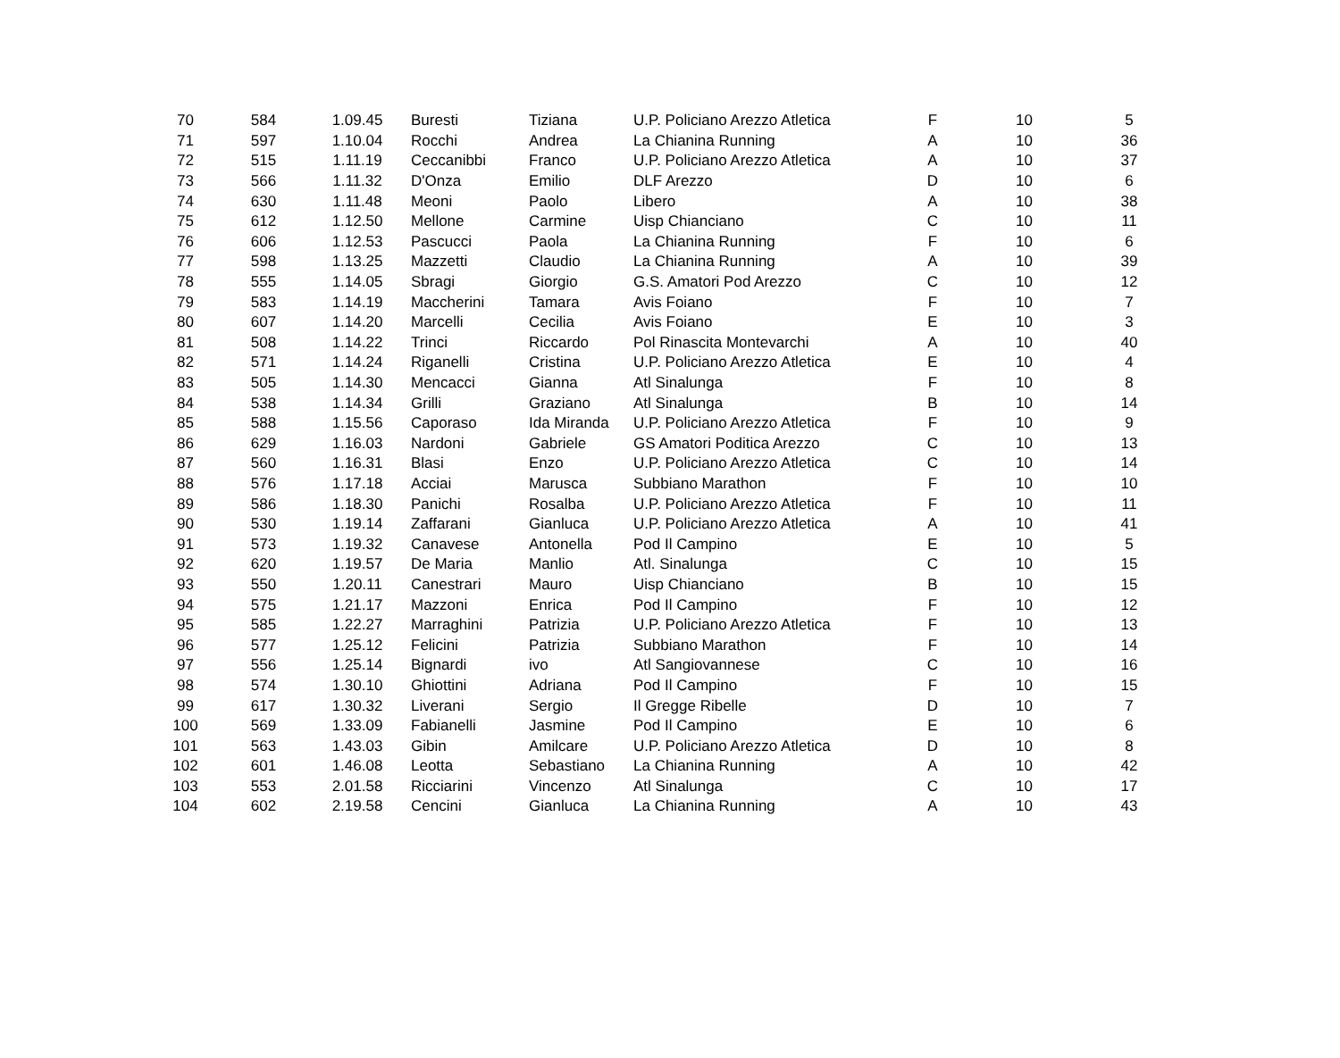| 70 | 584 | 1.09.45 | Buresti | Tiziana | U.P. Policiano Arezzo Atletica | F | 10 | 5 |
| 71 | 597 | 1.10.04 | Rocchi | Andrea | La Chianina Running | A | 10 | 36 |
| 72 | 515 | 1.11.19 | Ceccanibbi | Franco | U.P. Policiano Arezzo Atletica | A | 10 | 37 |
| 73 | 566 | 1.11.32 | D'Onza | Emilio | DLF Arezzo | D | 10 | 6 |
| 74 | 630 | 1.11.48 | Meoni | Paolo | Libero | A | 10 | 38 |
| 75 | 612 | 1.12.50 | Mellone | Carmine | Uisp Chianciano | C | 10 | 11 |
| 76 | 606 | 1.12.53 | Pascucci | Paola | La Chianina Running | F | 10 | 6 |
| 77 | 598 | 1.13.25 | Mazzetti | Claudio | La Chianina Running | A | 10 | 39 |
| 78 | 555 | 1.14.05 | Sbragi | Giorgio | G.S. Amatori Pod Arezzo | C | 10 | 12 |
| 79 | 583 | 1.14.19 | Maccherini | Tamara | Avis Foiano | F | 10 | 7 |
| 80 | 607 | 1.14.20 | Marcelli | Cecilia | Avis Foiano | E | 10 | 3 |
| 81 | 508 | 1.14.22 | Trinci | Riccardo | Pol Rinascita Montevarchi | A | 10 | 40 |
| 82 | 571 | 1.14.24 | Riganelli | Cristina | U.P. Policiano Arezzo Atletica | E | 10 | 4 |
| 83 | 505 | 1.14.30 | Mencacci | Gianna | Atl Sinalunga | F | 10 | 8 |
| 84 | 538 | 1.14.34 | Grilli | Graziano | Atl Sinalunga | B | 10 | 14 |
| 85 | 588 | 1.15.56 | Caporaso | Ida Miranda | U.P. Policiano Arezzo Atletica | F | 10 | 9 |
| 86 | 629 | 1.16.03 | Nardoni | Gabriele | GS Amatori Poditica Arezzo | C | 10 | 13 |
| 87 | 560 | 1.16.31 | Blasi | Enzo | U.P. Policiano Arezzo Atletica | C | 10 | 14 |
| 88 | 576 | 1.17.18 | Acciai | Marusca | Subbiano Marathon | F | 10 | 10 |
| 89 | 586 | 1.18.30 | Panichi | Rosalba | U.P. Policiano Arezzo Atletica | F | 10 | 11 |
| 90 | 530 | 1.19.14 | Zaffarani | Gianluca | U.P. Policiano Arezzo Atletica | A | 10 | 41 |
| 91 | 573 | 1.19.32 | Canavese | Antonella | Pod Il Campino | E | 10 | 5 |
| 92 | 620 | 1.19.57 | De Maria | Manlio | Atl. Sinalunga | C | 10 | 15 |
| 93 | 550 | 1.20.11 | Canestrari | Mauro | Uisp Chianciano | B | 10 | 15 |
| 94 | 575 | 1.21.17 | Mazzoni | Enrica | Pod Il Campino | F | 10 | 12 |
| 95 | 585 | 1.22.27 | Marraghini | Patrizia | U.P. Policiano Arezzo Atletica | F | 10 | 13 |
| 96 | 577 | 1.25.12 | Felicini | Patrizia | Subbiano Marathon | F | 10 | 14 |
| 97 | 556 | 1.25.14 | Bignardi | ivo | Atl Sangiovannese | C | 10 | 16 |
| 98 | 574 | 1.30.10 | Ghiottini | Adriana | Pod Il Campino | F | 10 | 15 |
| 99 | 617 | 1.30.32 | Liverani | Sergio | Il Gregge Ribelle | D | 10 | 7 |
| 100 | 569 | 1.33.09 | Fabianelli | Jasmine | Pod Il Campino | E | 10 | 6 |
| 101 | 563 | 1.43.03 | Gibin | Amilcare | U.P. Policiano Arezzo Atletica | D | 10 | 8 |
| 102 | 601 | 1.46.08 | Leotta | Sebastiano | La Chianina Running | A | 10 | 42 |
| 103 | 553 | 2.01.58 | Ricciarini | Vincenzo | Atl Sinalunga | C | 10 | 17 |
| 104 | 602 | 2.19.58 | Cencini | Gianluca | La Chianina Running | A | 10 | 43 |